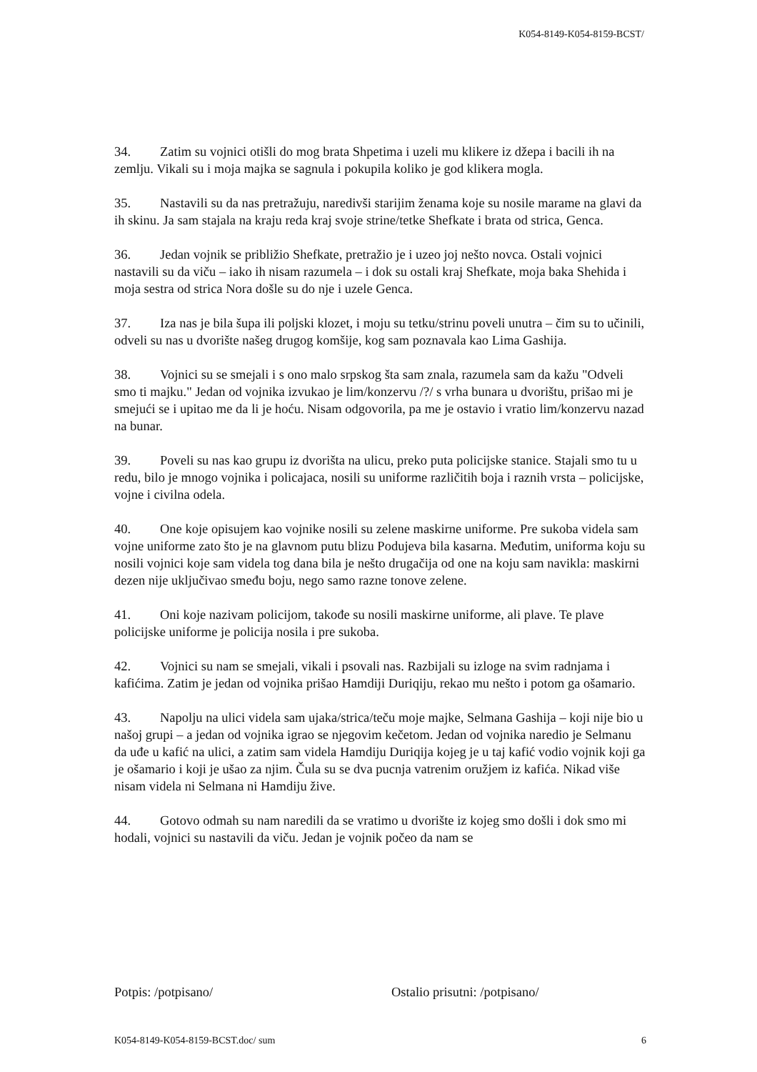K054-8149-K054-8159-BCST/
34. Zatim su vojnici otišli do mog brata Shpetima i uzeli mu klikere iz džepa i bacili ih na zemlju. Vikali su i moja majka se sagnula i pokupila koliko je god klikera mogla.
35. Nastavili su da nas pretražuju, naredivši starijim ženama koje su nosile marame na glavi da ih skinu. Ja sam stajala na kraju reda kraj svoje strine/tetke Shefkate i brata od strica, Genca.
36. Jedan vojnik se približio Shefkate, pretražio je i uzeo joj nešto novca. Ostali vojnici nastavili su da viču – iako ih nisam razumela – i dok su ostali kraj Shefkate, moja baka Shehida i moja sestra od strica Nora došle su do nje i uzele Genca.
37. Iza nas je bila šupa ili poljski klozet, i moju su tetku/strinu poveli unutra – čim su to učinili, odveli su nas u dvorište našeg drugog komšije, kog sam poznavala kao Lima Gashija.
38. Vojnici su se smejali i s ono malo srpskog šta sam znala, razumela sam da kažu "Odveli smo ti majku." Jedan od vojnika izvukao je lim/konzervu /?/ s vrha bunara u dvorištu, prišao mi je smejući se i upitao me da li je hoću. Nisam odgovorila, pa me je ostavio i vratio lim/konzervu nazad na bunar.
39. Poveli su nas kao grupu iz dvorišta na ulicu, preko puta policijske stanice. Stajali smo tu u redu, bilo je mnogo vojnika i policajaca, nosili su uniforme različitih boja i raznih vrsta – policijske, vojne i civilna odela.
40. One koje opisujem kao vojnike nosili su zelene maskirne uniforme. Pre sukoba videla sam vojne uniforme zato što je na glavnom putu blizu Podujeva bila kasarna. Međutim, uniforma koju su nosili vojnici koje sam videla tog dana bila je nešto drugačija od one na koju sam navikla: maskirni dezen nije uključivao smeđu boju, nego samo razne tonove zelene.
41. Oni koje nazivam policijom, takođe su nosili maskirne uniforme, ali plave. Te plave policijske uniforme je policija nosila i pre sukoba.
42. Vojnici su nam se smejali, vikali i psovali nas. Razbijali su izloge na svim radnjama i kafićima. Zatim je jedan od vojnika prišao Hamdiji Duriqiju, rekao mu nešto i potom ga ošamario.
43. Napolju na ulici videla sam ujaka/strica/teču moje majke, Selmana Gashija – koji nije bio u našoj grupi – a jedan od vojnika igrao se njegovim kečetom. Jedan od vojnika naredio je Selmanu da uđe u kafić na ulici, a zatim sam videla Hamdiju Duriqija kojeg je u taj kafić vodio vojnik koji ga je ošamario i koji je ušao za njim. Čula su se dva pucnja vatrenim oružjem iz kafića. Nikad više nisam videla ni Selmana ni Hamdiju žive.
44. Gotovo odmah su nam naredili da se vratimo u dvorište iz kojeg smo došli i dok smo mi hodali, vojnici su nastavili da viču. Jedan je vojnik počeo da nam se
Potpis: /potpisano/ Ostalio prisutni: /potpisano/
K054-8149-K054-8159-BCST.doc/ sum 6